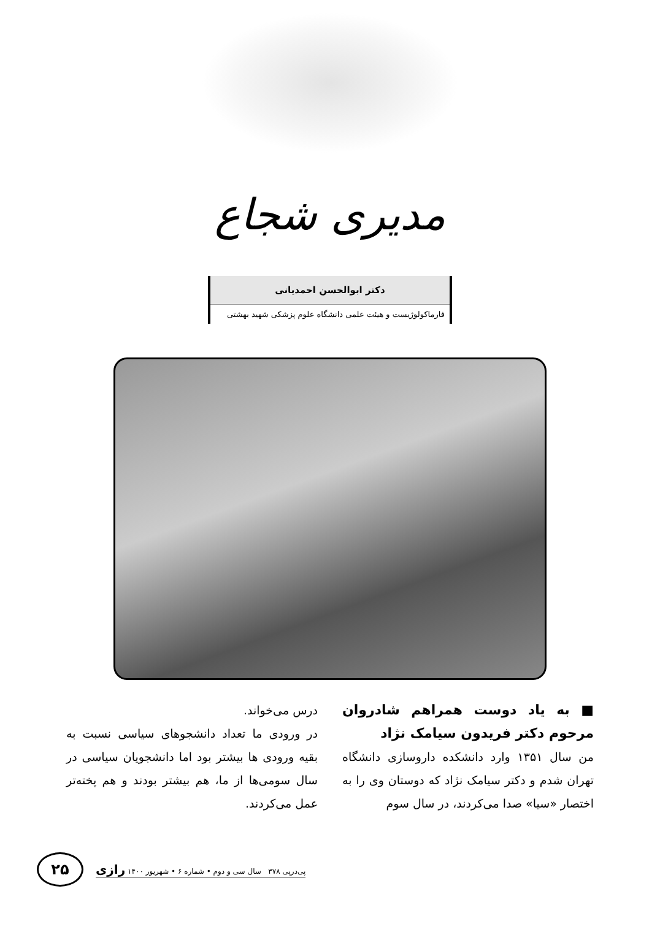مدیری شجاع
دکتر ابوالحسن احمدیانی
فارماکولوژیست و هیئت علمی دانشگاه علوم پزشکی شهید بهشتی
■ به یاد دوست همراهم شادروان مرحوم دکتر فریدون سیامک نژاد
من سال ۱۳۵۱ وارد دانشکده داروسازی دانشگاه تهران شدم و دکتر سیامک نژاد که دوستان وی را به اختصار «سیا» صدا می‌کردند، در سال سوم
درس می‌خواند.
در ورودی ما تعداد دانشجوهای سیاسی نسبت به بقیه ورودی ها بیشتر بود اما دانشجویان سیاسی در سال سومی‌ها از ما، هم بیشتر بودند و هم پخته‌تر عمل می‌کردند.
پی‌درپی ۳۷۸ سال سی و دوم • شماره ۶ • شهریور ۱۴۰۰ رازی
۲۵